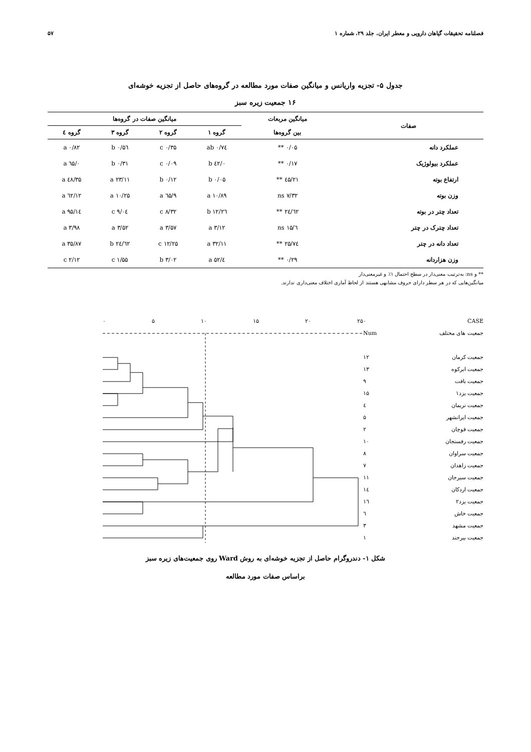فصلنامه تحقیقات گیاهان دارویی و معطر ایران، جلد ۲۹، شماره ۱ ۵۷
جدول ۵- تجزیه واریانس و میانگین صفات مورد مطالعه در گروه‌های حاصل از تجزیه خوشه‌ای
۱۶ جمعیت زیره سبز
| صفات | میانگین مربعات | میانگین صفات در گروه‌ها | | | |
| --- | --- | --- | --- | --- | --- |
| | بین گروه‌ها | گروه ۱ | گروه ۲ | گروه ۳ | گروه ٤ |
| عملکرد دانه | ۰/۰۵ ** | ۰/۷٤ ab | ۰/۳۵ c | ۰/۵٦ b | ۰/۸۲ a |
| عملکرد بیولوژیک | ۰/۱۷ ** | ۰/٤۲ b | ۰/۰۹ c | ۰/۳۱ b | ۰/٦۵ a |
| ارتفاع بوته | ۲۱/٤۵ ** | ۰/۰۵ b | ۰/۱۲ b | ۲۳/۱۱ a | ۳۵/٤۸ a |
| وزن بوته | ۷/۳۲ ns | ۱۰/۸۹ a | ۹/٦۵ a | ۱۰/۲۵ a | ۱۲/٦۲ a |
| تعداد چتر در بوته | ۲٤/٦۲ ** | ۱۲/۲٦ b | ۸/۳۲ c | ۹/۰٤ c | ۱٤/۹۵ a |
| تعداد چترک در چتر | ٦/۱۵ ns | ۳/۱۲ a | ۳/۵۷ a | ۳/۵۲ a | ۳/۹۸ a |
| تعداد دانه در چتر | ۷٤/۲۵ ** | ۳۲/۱۱ a | ۱۲/۲۵ c | ۲٤/٦۲ b | ۳۵/۸۷ a |
| وزن هزاردانه | ۰/۲۹ ** | ٤/۵۲ a | ۳/۰۲ b | ۱/۵۵ c | ۲/۱۲ c |
** و ns: به‌ترتیب معنی‌دار در سطح احتمال ۱٪ و غیرمعنی‌دار
میانگین‌هایی که در هر سطر دارای حروف مشابهی هستند از لحاظ آماری اختلاف معنی‌داری ندارند.
CASE
جمعیت های مختلف
جمعیت کرمان
جمعیت ابرکوه
جمعیت بافت
جمعیت یزد۱
جمعیت نریمان
جمعیت ایرانشهر
جمعیت قوچان
جمعیت رفسنجان
جمعیت سراوان
جمعیت زاهدان
جمعیت سیرجان
جمعیت اردکان
جمعیت یزد۲
جمعیت خاش
جمعیت مشهد
جمعیت بیرجند
۰
Num
۱۲
۱۳
۹
۱۵
٤
۵
۲
۱۰
۸
۷
۱۱
۱٤
۱٦
٦
۳
۱
۰ ۵ ۱۰ ۱۵ ۲۰ ۲۵
شکل ۱- دندروگرام حاصل از تجزیه خوشه‌ای به روش Ward روی جمعیت‌های زیره سبز
براساس صفات مورد مطالعه